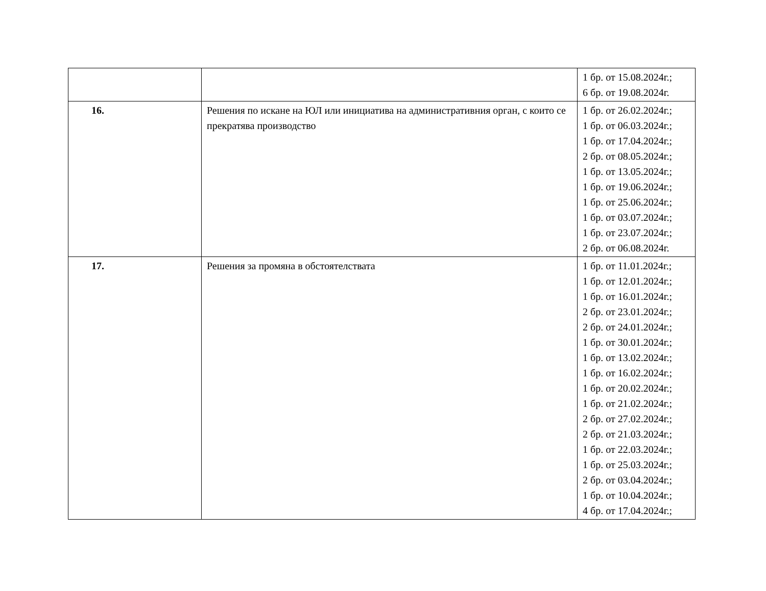| | | 1 бр. от 15.08.2024г.; 6 бр. от 19.08.2024г. |
| 16. | Решения по искане на ЮЛ или инициатива на административния орган, с които се прекратява производство | 1 бр. от 26.02.2024г.; 1 бр. от 06.03.2024г.; 1 бр. от 17.04.2024г.; 2 бр. от 08.05.2024г.; 1 бр. от 13.05.2024г.; 1 бр. от 19.06.2024г.; 1 бр. от 25.06.2024г.; 1 бр. от 03.07.2024г.; 1 бр. от 23.07.2024г.; 2 бр. от 06.08.2024г. |
| 17. | Решения за промяна в обстоятелствата | 1 бр. от 11.01.2024г.; 1 бр. от 12.01.2024г.; 1 бр. от 16.01.2024г.; 2 бр. от 23.01.2024г.; 2 бр. от 24.01.2024г.; 1 бр. от 30.01.2024г.; 1 бр. от 13.02.2024г.; 1 бр. от 16.02.2024г.; 1 бр. от 20.02.2024г.; 1 бр. от 21.02.2024г.; 2 бр. от 27.02.2024г.; 2 бр. от 21.03.2024г.; 1 бр. от 22.03.2024г.; 1 бр. от 25.03.2024г.; 2 бр. от 03.04.2024г.; 1 бр. от 10.04.2024г.; 4 бр. от 17.04.2024г.; |